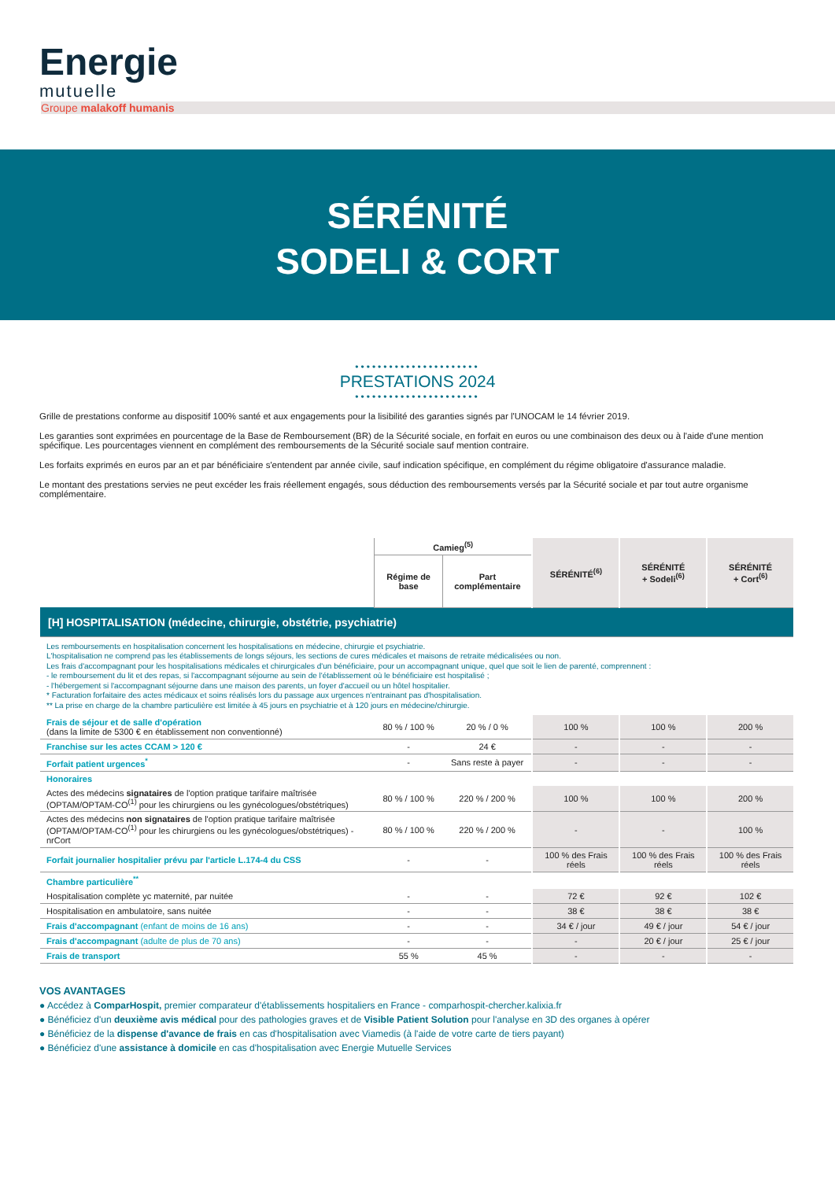Energie
mutuelle
Groupe malakoff humanis
SÉRÉNITÉ
SODELI & CORT
••••••••••••••••••••••
PRESTATIONS 2024
••••••••••••••••••••••
Grille de prestations conforme au dispositif 100% santé et aux engagements pour la lisibilité des garanties signés par l'UNOCAM le 14 février 2019.
Les garanties sont exprimées en pourcentage de la Base de Remboursement (BR) de la Sécurité sociale, en forfait en euros ou une combinaison des deux ou à l'aide d'une mention spécifique. Les pourcentages viennent en complément des remboursements de la Sécurité sociale sauf mention contraire.
Les forfaits exprimés en euros par an et par bénéficiaire s'entendent par année civile, sauf indication spécifique, en complément du régime obligatoire d'assurance maladie.
Le montant des prestations servies ne peut excéder les frais réellement engagés, sous déduction des remboursements versés par la Sécurité sociale et par tout autre organisme complémentaire.
| | Camieg<sup>(5)</sup> | | SÉRÉNITÉ<sup>(6)</sup> | SÉRÉNITÉ + Sodeli<sup>(6)</sup> | SÉRÉNITÉ + Cort<sup>(6)</sup> |
| --- | --- | --- | --- | --- | --- |
| | Régime de base | Part complémentaire | | | |
| [H] HOSPITALISATION (médecine, chirurgie, obstétrie, psychiatrie) | | | | | |
| Les remboursements en hospitalisation concernent les hospitalisations en médecine, chirurgie et psychiatrie. L'hospitalisation ne comprend pas les établissements de longs séjours, les sections de cures médicales et maisons de retraite médicalisées ou non. Les frais d'accompagnant pour les hospitalisations médicales et chirurgicales d'un bénéficiaire, pour un accompagnant unique, quel que soit le lien de parenté, comprennent : - le remboursement du lit et des repas, si l'accompagnant séjourne au sein de l'établissement où le bénéficiaire est hospitalisé ; - l'hébergement si l'accompagnant séjourne dans une maison des parents, un foyer d'accueil ou un hôtel hospitalier. * Facturation forfaitaire des actes médicaux et soins réalisés lors du passage aux urgences n'entrainant pas d'hospitalisation. ** La prise en charge de la chambre particulière est limitée à 45 jours en psychiatrie et à 120 jours en médecine/chirurgie. | | | | | |
| Frais de séjour et de salle d'opération (dans la limite de 5300 € en établissement non conventionné) | 80 % / 100 % | 20 % / 0 % | 100 % | 100 % | 200 % |
| Franchise sur les actes CCAM > 120 € | - | 24 € | - | - | - |
| Forfait patient urgences<sup>*</sup> | - | Sans reste à payer | - | - | - |
| Honoraires | | | | | |
| Actes des médecins signataires de l'option pratique tarifaire maîtrisée (OPTAM/OPTAM-CO<sup>(1)</sup> pour les chirurgiens ou les gynécologues/obstétriques) | 80 % / 100 % | 220 % / 200 % | 100 % | 100 % | 200 % |
| Actes des médecins non signataires de l'option pratique tarifaire maîtrisée (OPTAM/OPTAM-CO<sup>(1)</sup> pour les chirurgiens ou les gynécologues/obstétriques) - nrCort | 80 % / 100 % | 220 % / 200 % | - | - | 100 % |
| Forfait journalier hospitalier prévu par l'article L.174-4 du CSS | - | - | 100 % des Frais réels | 100 % des Frais réels | 100 % des Frais réels |
| Chambre particulière<sup>**</sup> | | | | | |
| Hospitalisation complète yc maternité, par nuitée | - | - | 72 € | 92 € | 102 € |
| Hospitalisation en ambulatoire, sans nuitée | - | - | 38 € | 38 € | 38 € |
| Frais d'accompagnant (enfant de moins de 16 ans) | - | - | 34 € / jour | 49 € / jour | 54 € / jour |
| Frais d'accompagnant (adulte de plus de 70 ans) | - | - | - | 20 € / jour | 25 € / jour |
| Frais de transport | 55 % | 45 % | - | - | - |
VOS AVANTAGES
● Accédez à ComparHospit, premier comparateur d'établissements hospitaliers en France - comparhospit-chercher.kalixia.fr
● Bénéficiez d'un deuxième avis médical pour des pathologies graves et de Visible Patient Solution pour l'analyse en 3D des organes à opérer
● Bénéficiez de la dispense d'avance de frais en cas d'hospitalisation avec Viamedis (à l'aide de votre carte de tiers payant)
● Bénéficiez d'une assistance à domicile en cas d'hospitalisation avec Energie Mutuelle Services